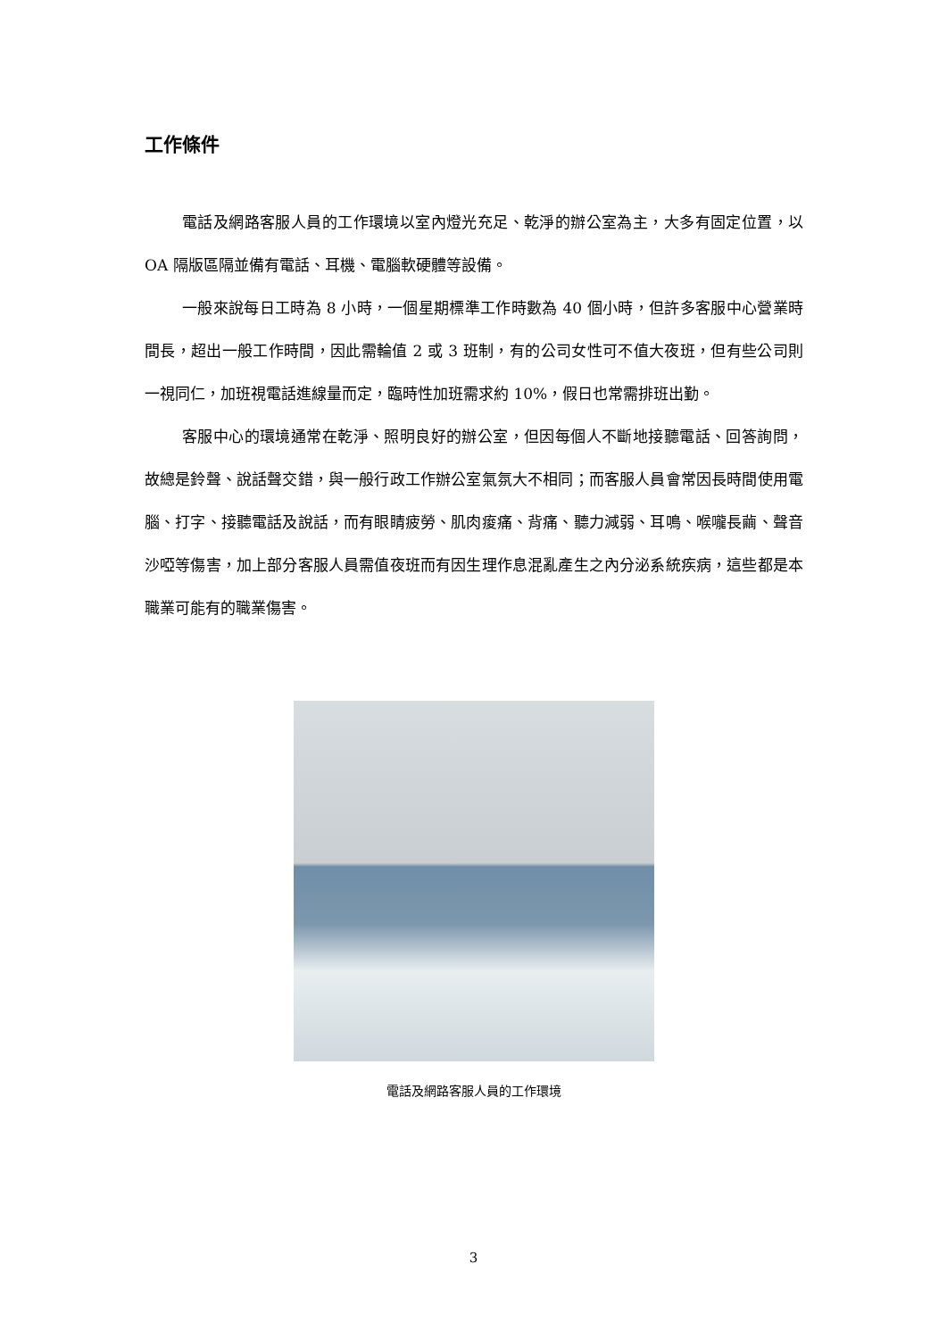工作條件
電話及網路客服人員的工作環境以室內燈光充足、乾淨的辦公室為主，大多有固定位置，以 OA 隔版區隔並備有電話、耳機、電腦軟硬體等設備。
一般來說每日工時為 8 小時，一個星期標準工作時數為 40 個小時，但許多客服中心營業時間長，超出一般工作時間，因此需輪值 2 或 3 班制，有的公司女性可不值大夜班，但有些公司則一視同仁，加班視電話進線量而定，臨時性加班需求約 10%，假日也常需排班出勤。
客服中心的環境通常在乾淨、照明良好的辦公室，但因每個人不斷地接聽電話、回答詢問，故總是鈴聲、說話聲交錯，與一般行政工作辦公室氣氛大不相同；而客服人員會常因長時間使用電腦、打字、接聽電話及說話，而有眼睛疲勞、肌肉痠痛、背痛、聽力減弱、耳鳴、喉嚨長繭、聲音沙啞等傷害，加上部分客服人員需值夜班而有因生理作息混亂產生之內分泌系統疾病，這些都是本職業可能有的職業傷害。
電話及網路客服人員的工作環境
3